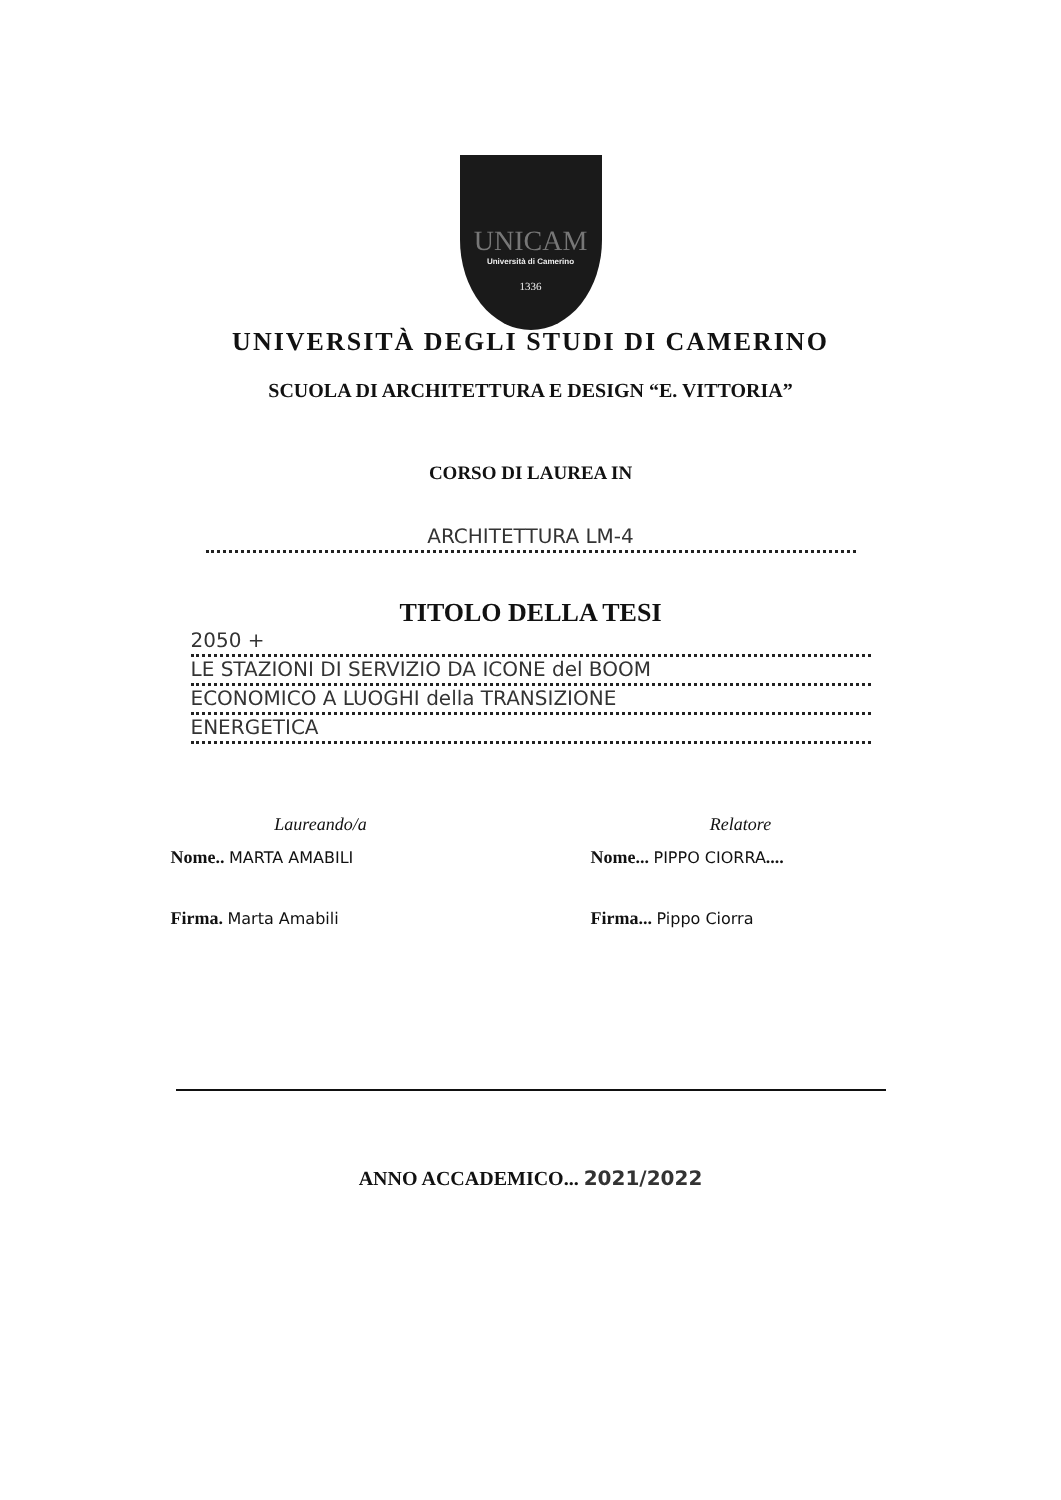UNICAM
Università di Camerino
1336
UNIVERSITÀ DEGLI STUDI DI CAMERINO
SCUOLA DI ARCHITETTURA E DESIGN “E. VITTORIA”
CORSO DI LAUREA IN
ARCHITETTURA LM-4
TITOLO DELLA TESI
2050 +
LE STAZIONI DI SERVIZIO DA ICONE del BOOM
ECONOMICO A LUOGHI della TRANSIZIONE
ENERGETICA
Laureando/a
Nome.. MARTA AMABILI
Firma. Marta Amabili
Relatore
Nome... PIPPO CIORRA....
Firma... Pippo Ciorra
ANNO ACCADEMICO... 2021/2022